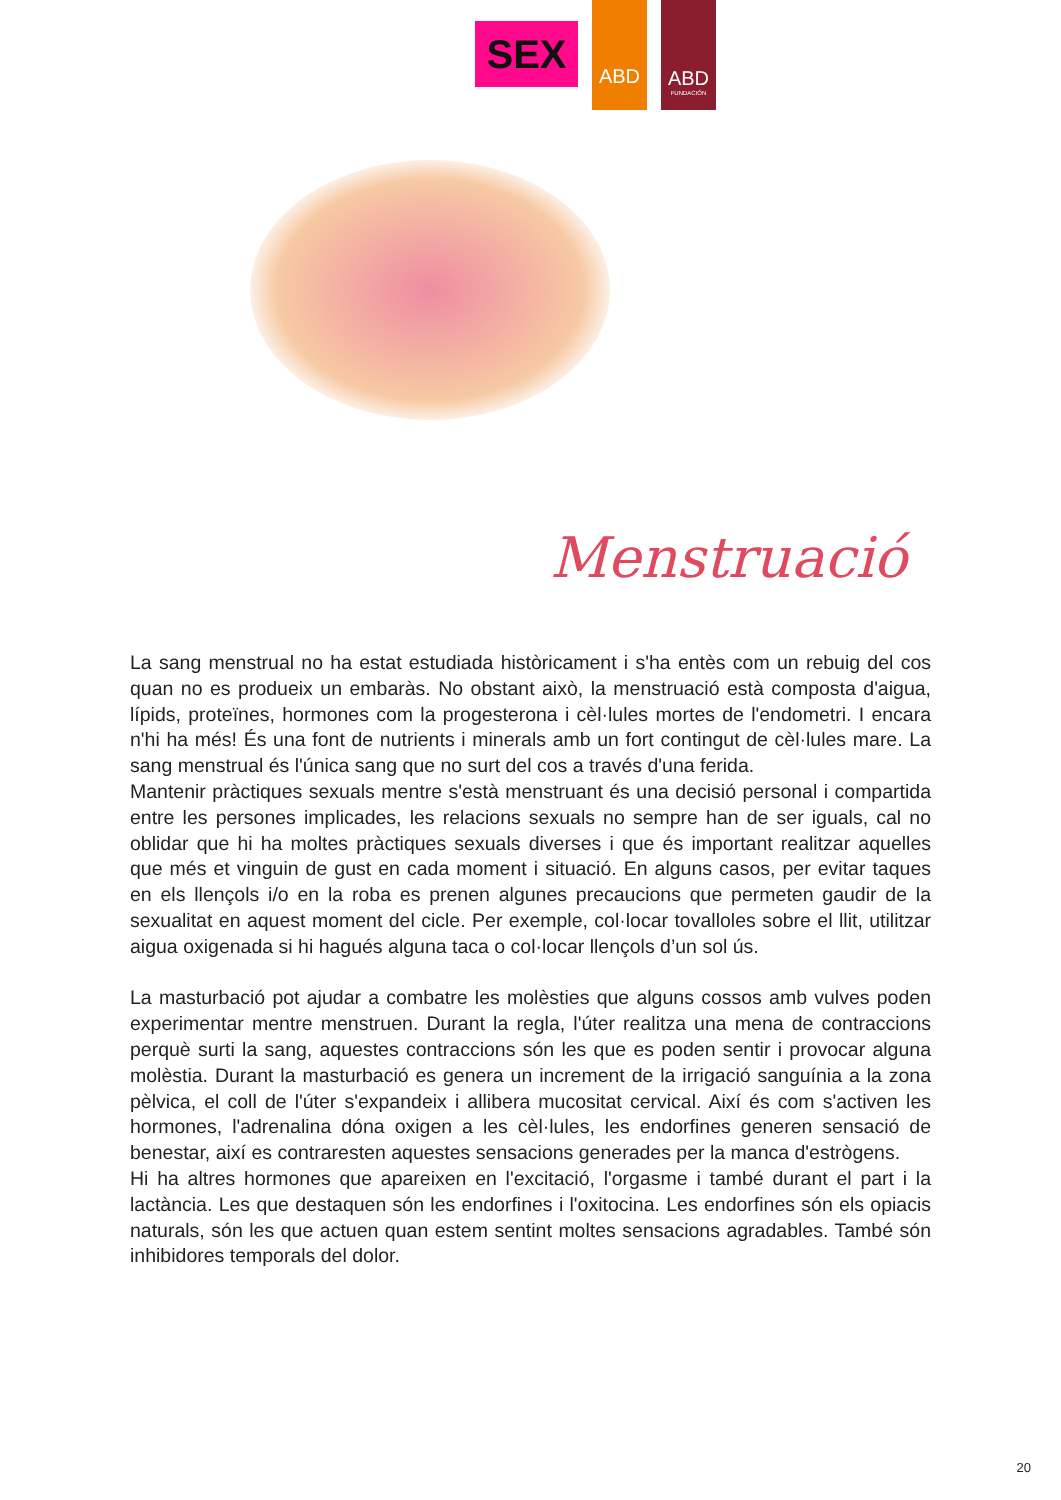SEX
ABD ABD
FUNDACIÓN
Menstruació
La sang menstrual no ha estat estudiada històricament i s'ha entès com un rebuig del cos quan no es produeix un embaràs. No obstant això, la menstruació està composta d'aigua, lípids, proteïnes, hormones com la progesterona i cèl·lules mortes de l'endometri. I encara n'hi ha més! És una font de nutrients i minerals amb un fort contingut de cèl·lules mare. La sang menstrual és l'única sang que no surt del cos a través d'una ferida.
Mantenir pràctiques sexuals mentre s'està menstruant és una decisió personal i compartida entre les persones implicades, les relacions sexuals no sempre han de ser iguals, cal no oblidar que hi ha moltes pràctiques sexuals diverses i que és important realitzar aquelles que més et vinguin de gust en cada moment i situació. En alguns casos, per evitar taques en els llençols i/o en la roba es prenen algunes precaucions que permeten gaudir de la sexualitat en aquest moment del cicle. Per exemple, col·locar tovalloles sobre el llit, utilitzar aigua oxigenada si hi hagués alguna taca o col·locar llençols d’un sol ús.
La masturbació pot ajudar a combatre les molèsties que alguns cossos amb vulves poden experimentar mentre menstruen. Durant la regla, l'úter realitza una mena de contraccions perquè surti la sang, aquestes contraccions són les que es poden sentir i provocar alguna molèstia. Durant la masturbació es genera un increment de la irrigació sanguínia a la zona pèlvica, el coll de l'úter s'expandeix i allibera mucositat cervical. Així és com s'activen les hormones, l'adrenalina dóna oxigen a les cèl·lules, les endorfines generen sensació de benestar, així es contraresten aquestes sensacions generades per la manca d'estrògens.
Hi ha altres hormones que apareixen en l'excitació, l'orgasme i també durant el part i la lactància. Les que destaquen són les endorfines i l'oxitocina. Les endorfines són els opiacis naturals, són les que actuen quan estem sentint moltes sensacions agradables. També són inhibidores temporals del dolor.
20